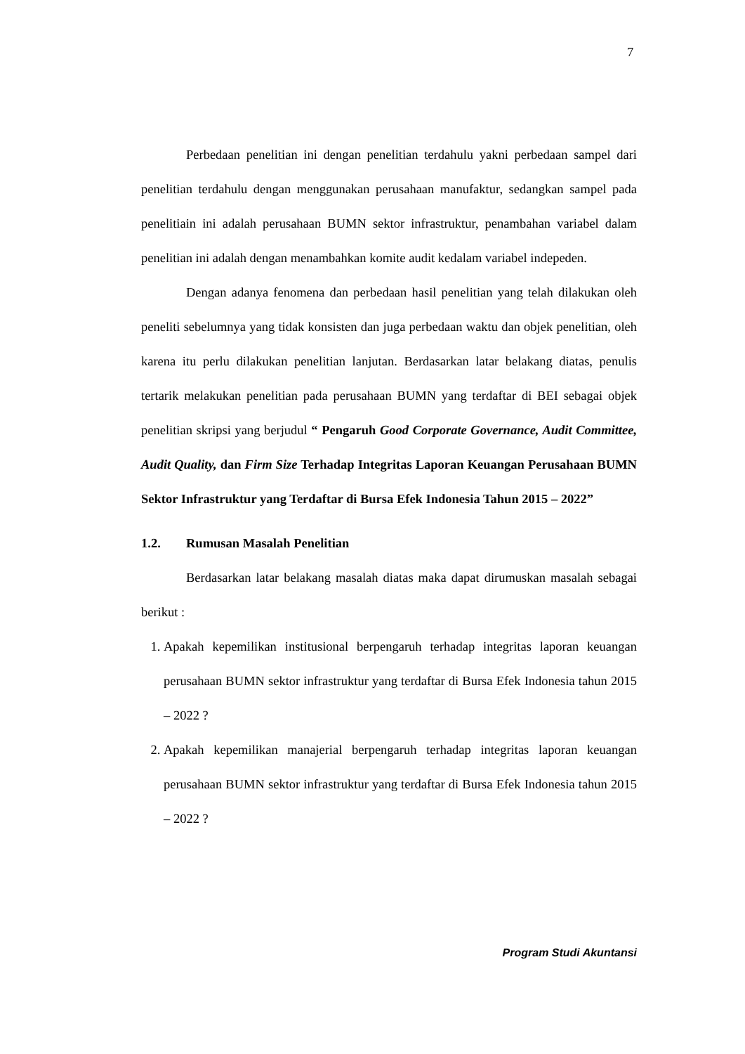7
Perbedaan penelitian ini dengan penelitian terdahulu yakni perbedaan sampel dari penelitian terdahulu dengan menggunakan perusahaan manufaktur, sedangkan sampel pada penelitiain ini adalah perusahaan BUMN sektor infrastruktur, penambahan variabel dalam penelitian ini adalah dengan menambahkan komite audit kedalam variabel indepeden.
Dengan adanya fenomena dan perbedaan hasil penelitian yang telah dilakukan oleh peneliti sebelumnya yang tidak konsisten dan juga perbedaan waktu dan objek penelitian, oleh karena itu perlu dilakukan penelitian lanjutan. Berdasarkan latar belakang diatas, penulis tertarik melakukan penelitian pada perusahaan BUMN yang terdaftar di BEI sebagai objek penelitian skripsi yang berjudul “ Pengaruh Good Corporate Governance, Audit Committee, Audit Quality, dan Firm Size Terhadap Integritas Laporan Keuangan Perusahaan BUMN Sektor Infrastruktur yang Terdaftar di Bursa Efek Indonesia Tahun 2015 – 2022”
1.2. Rumusan Masalah Penelitian
Berdasarkan latar belakang masalah diatas maka dapat dirumuskan masalah sebagai berikut :
1. Apakah kepemilikan institusional berpengaruh terhadap integritas laporan keuangan perusahaan BUMN sektor infrastruktur yang terdaftar di Bursa Efek Indonesia tahun 2015 – 2022 ?
2. Apakah kepemilikan manajerial berpengaruh terhadap integritas laporan keuangan perusahaan BUMN sektor infrastruktur yang terdaftar di Bursa Efek Indonesia tahun 2015 – 2022 ?
Program Studi Akuntansi